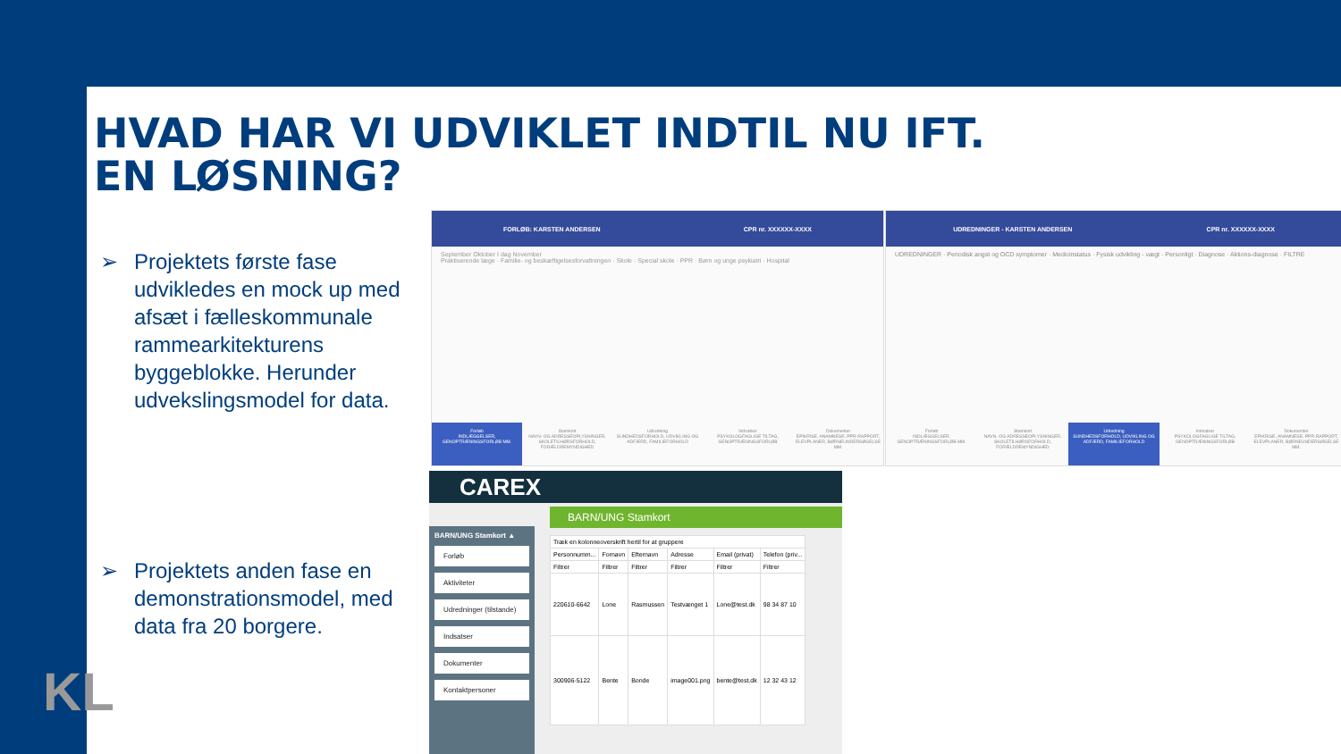HVAD HAR VI UDVIKLET INDTIL NU IFT.
EN LØSNING?
➢ Projektets første fase udvikledes en mock up med afsæt i fælleskommunale rammearkitekturens byggeblokke. Herunder udvekslingsmodel for data.
➢ Projektets anden fase en demonstrationsmodel, med data fra 20 borgere.
FORLØB: KARSTEN ANDERSEN CPR nr. XXXXXX-XXXX
September Oktober I dag November
Praktiserende læge · Familie- og beskæftigelsesforvaltningen · Skole · Special skole · PPR · Børn og unge psykiatri · Hospital
Forløb
INDLÆGGELSER, GENOPTRÆNINGSFORLØB MM.
Stamkort
NAVN- OG ADRESSEOPLYSNINGER, SKOLETILHØRSFORHOLD, FORÆLDREMYNDIGHED
Udredning
SUNDHEDSFORHOLD, UDVIKLING OG ADFÆRD, FAMILIEFORHOLD
Indsatser
PSYKOLOGFAGLIGE TILTAG, GENOPTRÆNINGSFORLØB
Dokumenter
EPIKRISE, ANAMNESE, PPR-RAPPORT, ELEVPLANER, BØRNEUNDERSØGELSE MM.
UDREDNINGER - KARSTEN ANDERSEN CPR nr. XXXXXX-XXXX
UDREDNINGER · Periodisk angst og OCD symptomer · Medicinstatus · Fysisk udvikling - vægt · Personligt · Diagnose · Aktions-diagnose · FILTRE
Forløb
INDLÆGGELSER, GENOPTRÆNINGSFORLØB MM.
Stamkort
NAVN- OG ADRESSEOPLYSNINGER, SKOLETILHØRSFORHOLD, FORÆLDREMYNDIGHED
Udredning
SUNDHEDSFORHOLD, UDVIKLING OG ADFÆRD, FAMILIEFORHOLD
Indsatser
PSYKOLOGFAGLIGE TILTAG, GENOPTRÆNINGSFORLØB
Dokumenter
EPIKRISE, ANAMNESE, PPR-RAPPORT, ELEVPLANER, BØRNEUNDERSØGELSE MM.
CAREX
BARN/UNG Stamkort ▲
Forløb
Aktiviteter
Udredninger (tilstande)
Indsatser
Dokumenter
Kontaktpersoner
BARN/UNG Stamkort
| Træk en kolonneoverskrift hertil for at gruppere | | | | | |
| Personnumm... | Fornavn | Efternavn | Adresse | Email (privat) | Telefon (priv... |
| Filtrer | Filtrer | Filtrer | Filtrer | Filtrer | Filtrer |
| 220610-6642 | Lone | Rasmussen | Testvænget 1 | Lone@test.dk | 98 34 87 10 |
| 300906-5122 | Bente | Bonde | image001.png | bente@test.dk | 12 32 43 12 |
KL